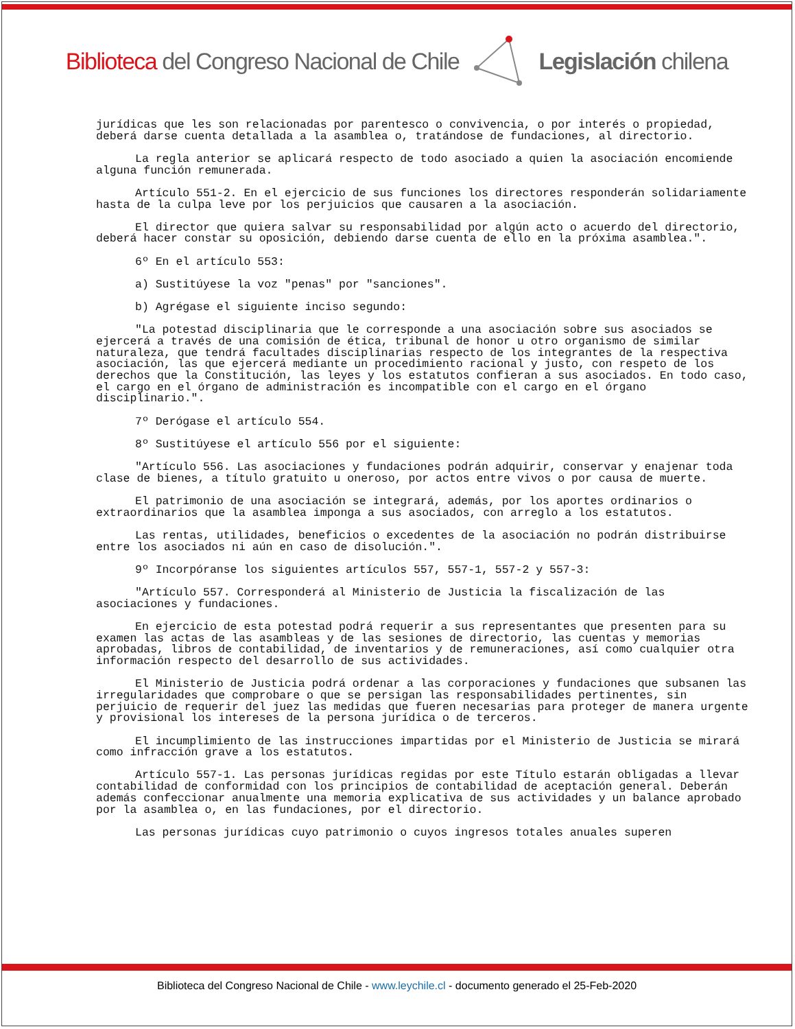Biblioteca del Congreso Nacional de Chile Legislación chilena
jurídicas que les son relacionadas por parentesco o convivencia, o por interés o propiedad, deberá darse cuenta detallada a la asamblea o, tratándose de fundaciones, al directorio.
La regla anterior se aplicará respecto de todo asociado a quien la asociación encomiende alguna función remunerada.
Artículo 551-2. En el ejercicio de sus funciones los directores responderán solidariamente hasta de la culpa leve por los perjuicios que causaren a la asociación.
El director que quiera salvar su responsabilidad por algún acto o acuerdo del directorio, deberá hacer constar su oposición, debiendo darse cuenta de ello en la próxima asamblea.".
6º En el artículo 553:
a) Sustitúyese la voz "penas" por "sanciones".
b) Agrégase el siguiente inciso segundo:
"La potestad disciplinaria que le corresponde a una asociación sobre sus asociados se ejercerá a través de una comisión de ética, tribunal de honor u otro organismo de similar naturaleza, que tendrá facultades disciplinarias respecto de los integrantes de la respectiva asociación, las que ejercerá mediante un procedimiento racional y justo, con respeto de los derechos que la Constitución, las leyes y los estatutos confieran a sus asociados. En todo caso, el cargo en el órgano de administración es incompatible con el cargo en el órgano disciplinario.".
7º Derógase el artículo 554.
8º Sustitúyese el artículo 556 por el siguiente:
"Artículo 556. Las asociaciones y fundaciones podrán adquirir, conservar y enajenar toda clase de bienes, a título gratuito u oneroso, por actos entre vivos o por causa de muerte.
El patrimonio de una asociación se integrará, además, por los aportes ordinarios o extraordinarios que la asamblea imponga a sus asociados, con arreglo a los estatutos.
Las rentas, utilidades, beneficios o excedentes de la asociación no podrán distribuirse entre los asociados ni aún en caso de disolución.".
9º Incorpóranse los siguientes artículos 557, 557-1, 557-2 y 557-3:
"Artículo 557. Corresponderá al Ministerio de Justicia la fiscalización de las asociaciones y fundaciones.
En ejercicio de esta potestad podrá requerir a sus representantes que presenten para su examen las actas de las asambleas y de las sesiones de directorio, las cuentas y memorias aprobadas, libros de contabilidad, de inventarios y de remuneraciones, así como cualquier otra información respecto del desarrollo de sus actividades.
El Ministerio de Justicia podrá ordenar a las corporaciones y fundaciones que subsanen las irregularidades que comprobare o que se persigan las responsabilidades pertinentes, sin perjuicio de requerir del juez las medidas que fueren necesarias para proteger de manera urgente y provisional los intereses de la persona jurídica o de terceros.
El incumplimiento de las instrucciones impartidas por el Ministerio de Justicia se mirará como infracción grave a los estatutos.
Artículo 557-1. Las personas jurídicas regidas por este Título estarán obligadas a llevar contabilidad de conformidad con los principios de contabilidad de aceptación general. Deberán además confeccionar anualmente una memoria explicativa de sus actividades y un balance aprobado por la asamblea o, en las fundaciones, por el directorio.
Las personas jurídicas cuyo patrimonio o cuyos ingresos totales anuales superen
Biblioteca del Congreso Nacional de Chile - www.leychile.cl - documento generado el 25-Feb-2020